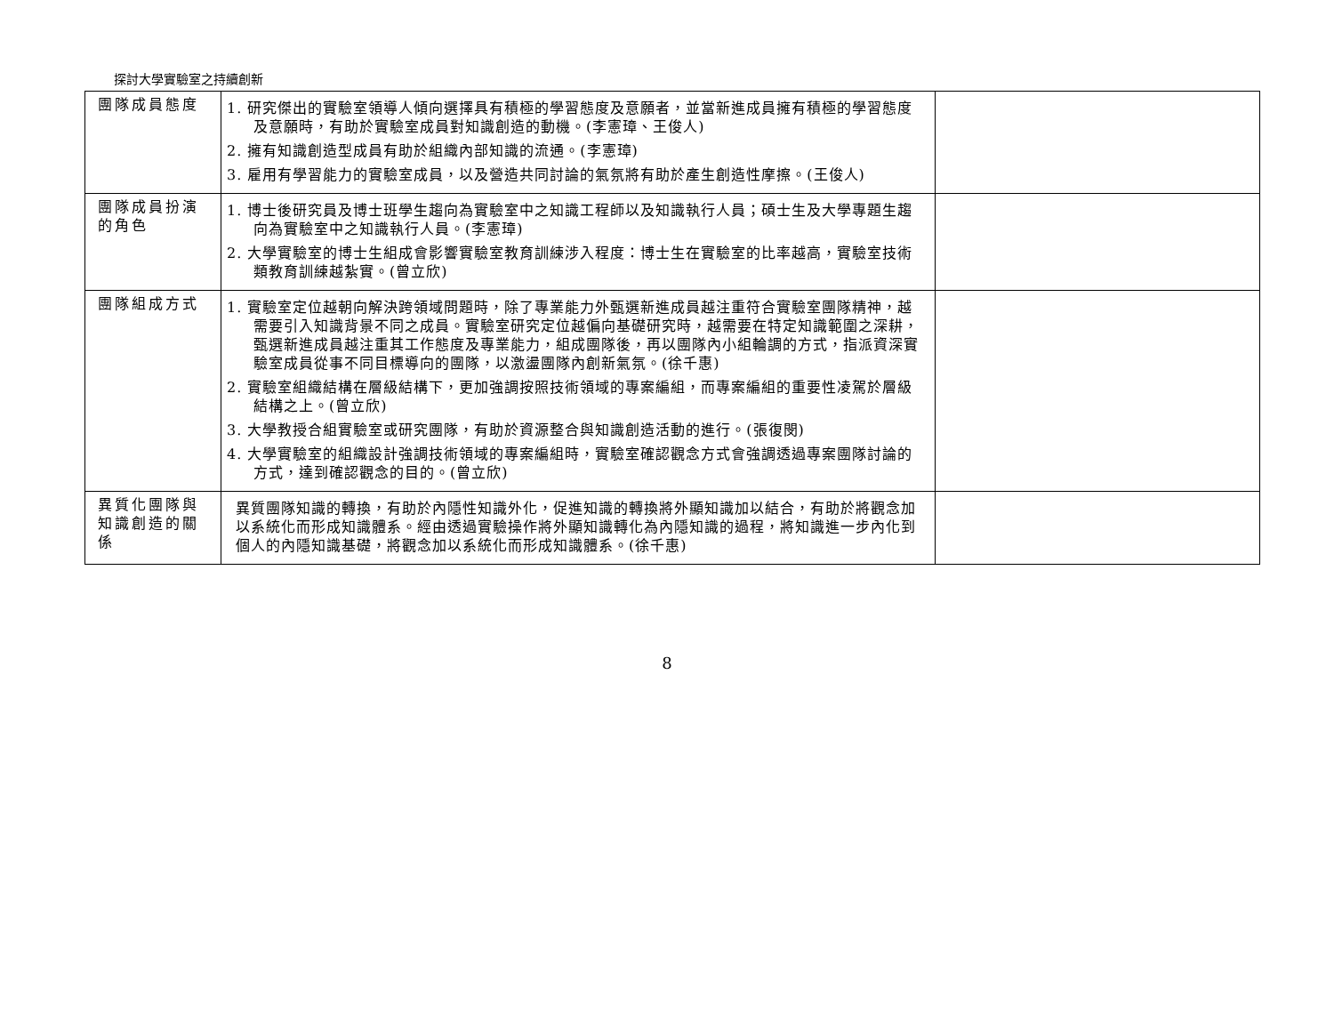探討大學實驗室之持續創新
| 團隊成員態度 | 1. 研究傑出的實驗室領導人傾向選擇具有積極的學習態度及意願者，並當新進成員擁有積極的學習態度及意願時，有助於實驗室成員對知識創造的動機。(李憲璋、王俊人) 2. 擁有知識創造型成員有助於組織內部知識的流通。(李憲璋) 3. 雇用有學習能力的實驗室成員，以及營造共同討論的氣氛將有助於產生創造性摩擦。(王俊人) | |
| 團隊成員扮演的角色 | 1. 博士後研究員及博士班學生趨向為實驗室中之知識工程師以及知識執行人員；碩士生及大學專題生趨向為實驗室中之知識執行人員。(李憲璋) 2. 大學實驗室的博士生組成會影響實驗室教育訓練涉入程度：博士生在實驗室的比率越高，實驗室技術類教育訓練越紮實。(曾立欣) | |
| 團隊組成方式 | 1. 實驗室定位越朝向解決跨領域問題時，除了專業能力外甄選新進成員越注重符合實驗室團隊精神，越需要引入知識背景不同之成員。實驗室研究定位越偏向基礎研究時，越需要在特定知識範圍之深耕，甄選新進成員越注重其工作態度及專業能力，組成團隊後，再以團隊內小組輪調的方式，指派資深實驗室成員從事不同目標導向的團隊，以激盪團隊內創新氣氛。(徐千惠) 2. 實驗室組織結構在層級結構下，更加強調按照技術領域的專案編組，而專案編組的重要性凌駕於層級結構之上。(曾立欣) 3. 大學教授合組實驗室或研究團隊，有助於資源整合與知識創造活動的進行。(張復閔) 4. 大學實驗室的組織設計強調技術領域的專案編組時，實驗室確認觀念方式會強調透過專案團隊討論的方式，達到確認觀念的目的。(曾立欣) | |
| 異質化團隊與知識創造的關係 | 異質團隊知識的轉換，有助於內隱性知識外化，促進知識的轉換將外顯知識加以結合，有助於將觀念加以系統化而形成知識體系。經由透過實驗操作將外顯知識轉化為內隱知識的過程，將知識進一步內化到個人的內隱知識基礎，將觀念加以系統化而形成知識體系。(徐千惠) | |
8